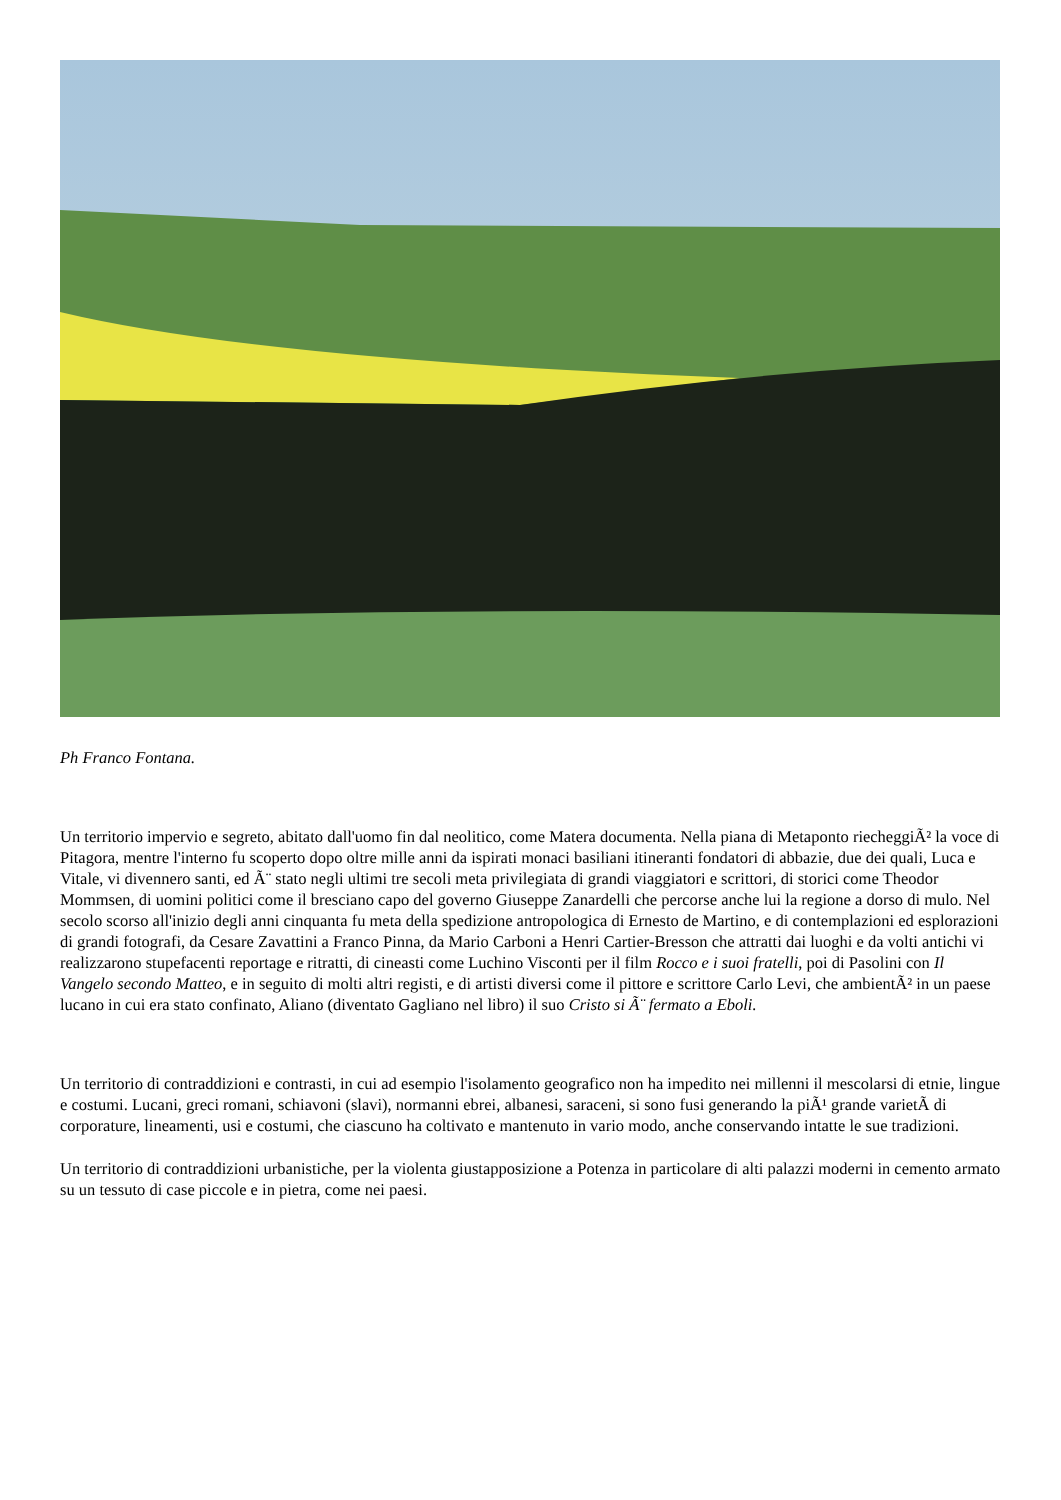Ph Franco Fontana.
Un territorio impervio e segreto, abitato dall'uomo fin dal neolitico, come Matera documenta. Nella piana di Metaponto riecheggiÃ² la voce di Pitagora, mentre l'interno fu scoperto dopo oltre mille anni da ispirati monaci basiliani itineranti fondatori di abbazie, due dei quali, Luca e Vitale, vi divennero santi, ed Ã¨ stato negli ultimi tre secoli meta privilegiata di grandi viaggiatori e scrittori, di storici come Theodor Mommsen, di uomini politici come il bresciano capo del governo Giuseppe Zanardelli che percorse anche lui la regione a dorso di mulo. Nel secolo scorso all'inizio degli anni cinquanta fu meta della spedizione antropologica di Ernesto de Martino, e di contemplazioni ed esplorazioni di grandi fotografi, da Cesare Zavattini a Franco Pinna, da Mario Carboni a Henri Cartier-Bresson che attratti dai luoghi e da volti antichi vi realizzarono stupefacenti reportage e ritratti, di cineasti come Luchino Visconti per il film Rocco e i suoi fratelli, poi di Pasolini con Il Vangelo secondo Matteo, e in seguito di molti altri registi, e di artisti diversi come il pittore e scrittore Carlo Levi, che ambientÃ² in un paese lucano in cui era stato confinato, Aliano (diventato Gagliano nel libro) il suo Cristo si Ã¨ fermato a Eboli.
Un territorio di contraddizioni e contrasti, in cui ad esempio l'isolamento geografico non ha impedito nei millenni il mescolarsi di etnie, lingue e costumi. Lucani, greci romani, schiavoni (slavi), normanni ebrei, albanesi, saraceni, si sono fusi generando la piÃ¹ grande varietÃ di corporature, lineamenti, usi e costumi, che ciascuno ha coltivato e mantenuto in vario modo, anche conservando intatte le sue tradizioni.
Un territorio di contraddizioni urbanistiche, per la violenta giustapposizione a Potenza in particolare di alti palazzi moderni in cemento armato su un tessuto di case piccole e in pietra, come nei paesi.